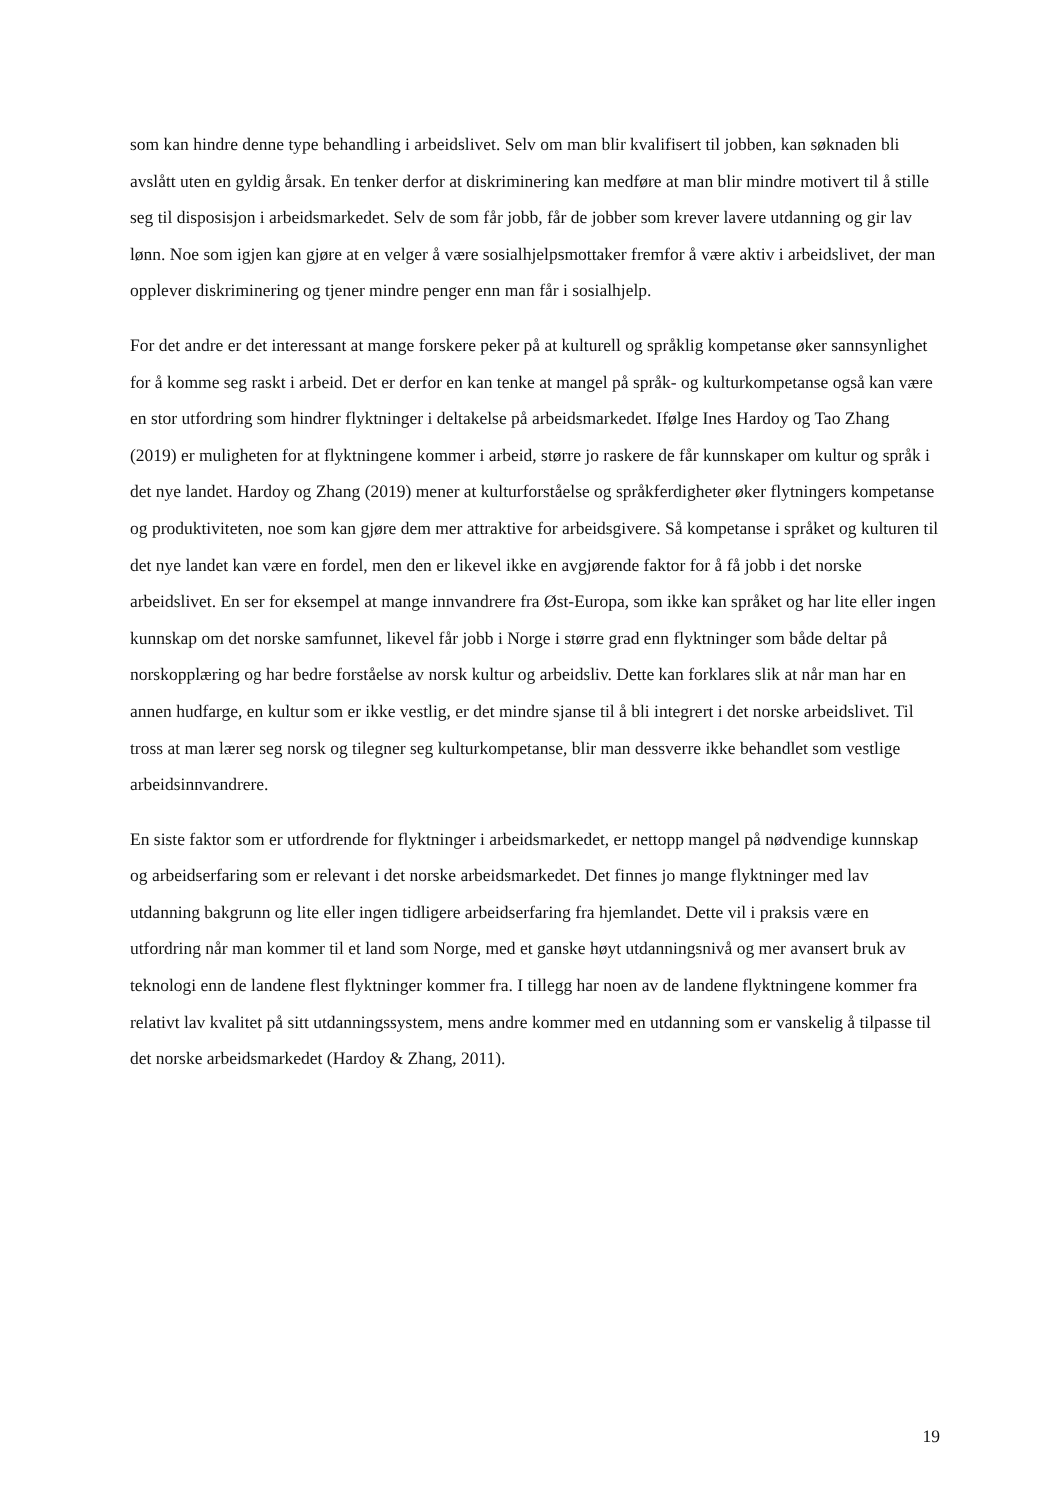som kan hindre denne type behandling i arbeidslivet. Selv om man blir kvalifisert til jobben, kan søknaden bli avslått uten en gyldig årsak. En tenker derfor at diskriminering kan medføre at man blir mindre motivert til å stille seg til disposisjon i arbeidsmarkedet. Selv de som får jobb, får de jobber som krever lavere utdanning og gir lav lønn. Noe som igjen kan gjøre at en velger å være sosialhjelpsmottaker fremfor å være aktiv i arbeidslivet, der man opplever diskriminering og tjener mindre penger enn man får i sosialhjelp.
For det andre er det interessant at mange forskere peker på at kulturell og språklig kompetanse øker sannsynlighet for å komme seg raskt i arbeid. Det er derfor en kan tenke at mangel på språk- og kulturkompetanse også kan være en stor utfordring som hindrer flyktninger i deltakelse på arbeidsmarkedet. Ifølge Ines Hardoy og Tao Zhang (2019) er muligheten for at flyktningene kommer i arbeid, større jo raskere de får kunnskaper om kultur og språk i det nye landet. Hardoy og Zhang (2019) mener at kulturforståelse og språkferdigheter øker flytningers kompetanse og produktiviteten, noe som kan gjøre dem mer attraktive for arbeidsgivere. Så kompetanse i språket og kulturen til det nye landet kan være en fordel, men den er likevel ikke en avgjørende faktor for å få jobb i det norske arbeidslivet. En ser for eksempel at mange innvandrere fra Øst-Europa, som ikke kan språket og har lite eller ingen kunnskap om det norske samfunnet, likevel får jobb i Norge i større grad enn flyktninger som både deltar på norskopplæring og har bedre forståelse av norsk kultur og arbeidsliv. Dette kan forklares slik at når man har en annen hudfarge, en kultur som er ikke vestlig, er det mindre sjanse til å bli integrert i det norske arbeidslivet. Til tross at man lærer seg norsk og tilegner seg kulturkompetanse, blir man dessverre ikke behandlet som vestlige arbeidsinnvandrere.
En siste faktor som er utfordrende for flyktninger i arbeidsmarkedet, er nettopp mangel på nødvendige kunnskap og arbeidserfaring som er relevant i det norske arbeidsmarkedet. Det finnes jo mange flyktninger med lav utdanning bakgrunn og lite eller ingen tidligere arbeidserfaring fra hjemlandet. Dette vil i praksis være en utfordring når man kommer til et land som Norge, med et ganske høyt utdanningsnivå og mer avansert bruk av teknologi enn de landene flest flyktninger kommer fra. I tillegg har noen av de landene flyktningene kommer fra relativt lav kvalitet på sitt utdanningssystem, mens andre kommer med en utdanning som er vanskelig å tilpasse til det norske arbeidsmarkedet (Hardoy & Zhang, 2011).
19